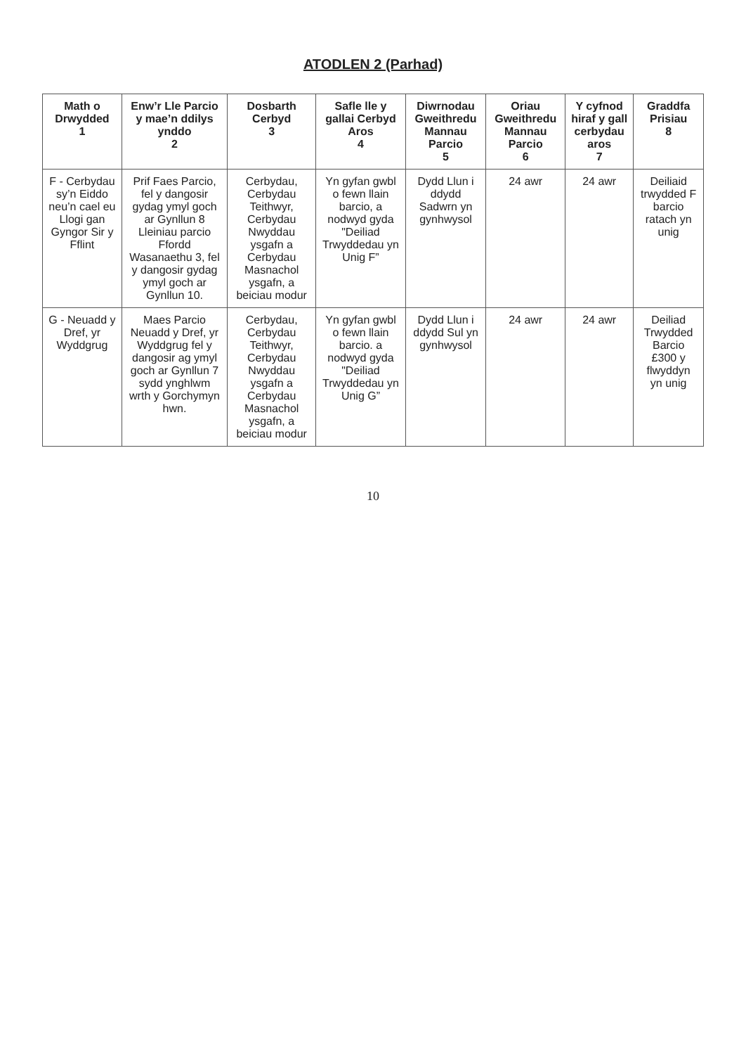ATODLEN 2 (Parhad)
| Math o Drwydded 1 | Enw’r Lle Parcio y mae’n ddilys ynddo 2 | Dosbarth Cerbyd 3 | Safle lle y gallai Cerbyd Aros 4 | Diwrnodau Gweithredu Mannau Parcio 5 | Oriau Gweithredu Mannau Parcio 6 | Y cyfnod hiraf y gall cerbydau aros 7 | Graddfa Prisiau 8 |
| --- | --- | --- | --- | --- | --- | --- | --- |
| F - Cerbydau sy’n Eiddo neu’n cael eu Llogi gan Gyngor Sir y Fflint | Prif Faes Parcio, fel y dangosir gydag ymyl goch ar Gynllun 8 Lleiniau parcio Ffordd Wasanaethu 3, fel y dangosir gydag ymyl goch ar Gynllun 10. | Cerbydau, Cerbydau Teithwyr, Cerbydau Nwyddau ysgafn a Cerbydau Masnachol ysgafn, a beiciau modur | Yn gyfan gwbl o fewn llain barcio, a nodwyd gyda "Deiliad Trwyddedau yn Unig F” | Dydd Llun i ddydd Sadwrn yn gynhwysol | 24 awr | 24 awr | Deiliaid trwydded F barcio ratach yn unig |
| G - Neuadd y Dref, yr Wyddgrug | Maes Parcio Neuadd y Dref, yr Wyddgrug fel y dangosir ag ymyl goch ar Gynllun 7 sydd ynghlwm wrth y Gorchymyn hwn. | Cerbydau, Cerbydau Teithwyr, Cerbydau Nwyddau ysgafn a Cerbydau Masnachol ysgafn, a beiciau modur | Yn gyfan gwbl o fewn llain barcio. a nodwyd gyda "Deiliad Trwyddedau yn Unig G” | Dydd Llun i ddydd Sul yn gynhwysol | 24 awr | 24 awr | Deiliad Trwydded Barcio £300 y flwyddyn yn unig |
10